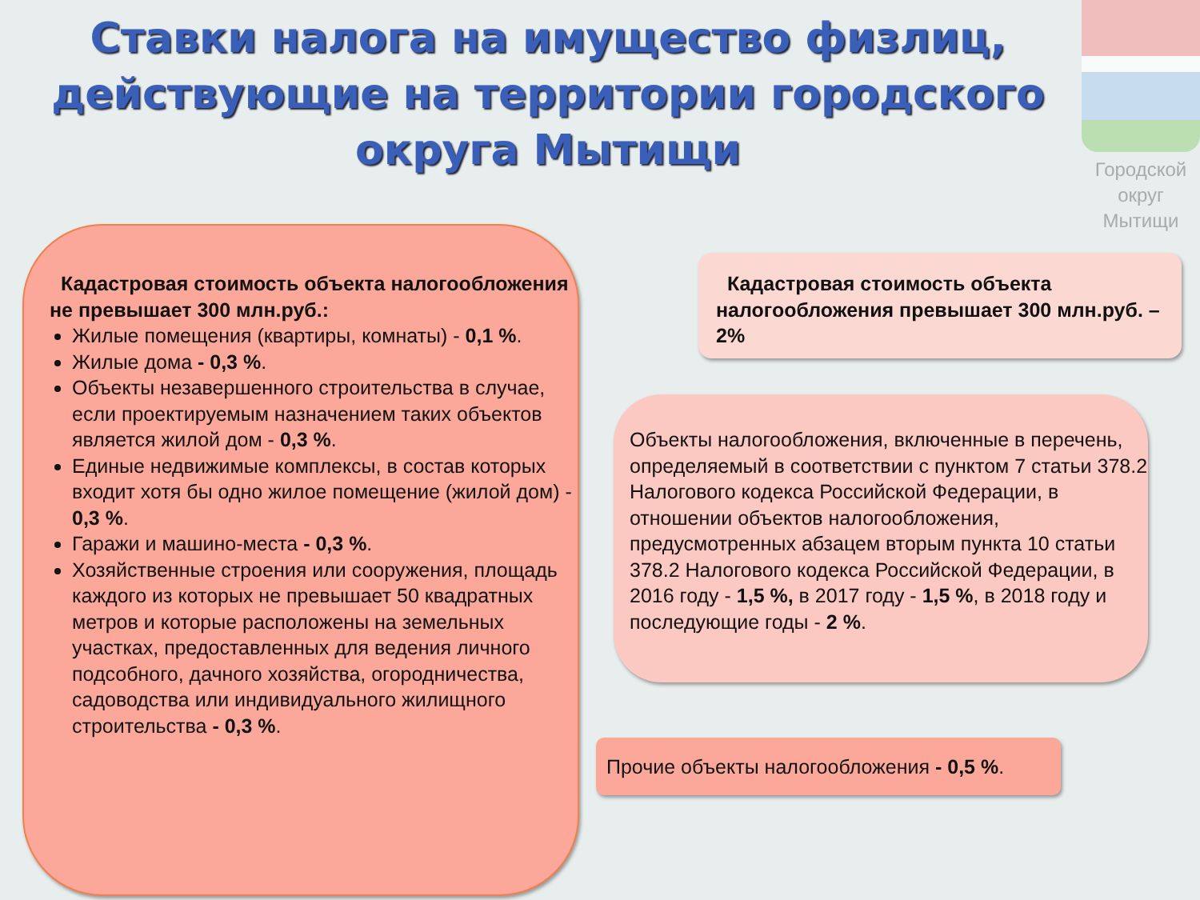Ставки налога на имущество физлиц, действующие на территории городского округа Мытищи
Городской округ Мытищи
Кадастровая стоимость объекта налогообложения не превышает 300 млн.руб.:
Жилые помещения (квартиры, комнаты) - 0,1 %.
Жилые дома - 0,3 %.
Объекты незавершенного строительства в случае, если проектируемым назначением таких объектов является жилой дом - 0,3 %.
Единые недвижимые комплексы, в состав которых входит хотя бы одно жилое помещение (жилой дом) - 0,3 %.
Гаражи и машино-места - 0,3 %.
Хозяйственные строения или сооружения, площадь каждого из которых не превышает 50 квадратных метров и которые расположены на земельных участках, предоставленных для ведения личного подсобного, дачного хозяйства, огородничества, садоводства или индивидуального жилищного строительства - 0,3 %.
Кадастровая стоимость объекта налогообложения превышает 300 млн.руб. – 2%
Объекты налогообложения, включенные в перечень, определяемый в соответствии с пунктом 7 статьи 378.2 Налогового кодекса Российской Федерации, в отношении объектов налогообложения, предусмотренных абзацем вторым пункта 10 статьи 378.2 Налогового кодекса Российской Федерации, в 2016 году - 1,5 %, в 2017 году - 1,5 %, в 2018 году и последующие годы - 2 %.
Прочие объекты налогообложения - 0,5 %.